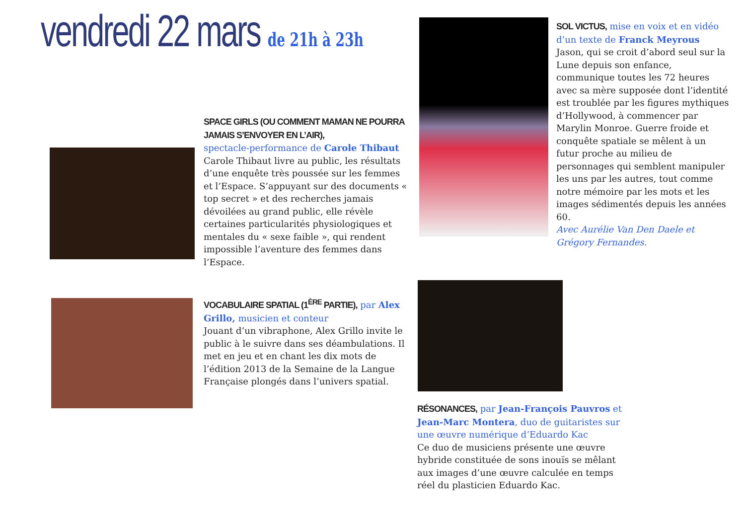vendredi 22 mars de 21h à 23h
SPACE GIRLS (OU COMMENT MAMAN NE POURRA JAMAIS S’ENVOYER EN L’AIR),
spectacle-performance de Carole Thibaut
Carole Thibaut livre au public, les résultats d’une enquête très poussée sur les femmes et l’Espace. S’appuyant sur des documents « top secret » et des recherches jamais dévoilées au grand public, elle révèle certaines particularités physiologiques et mentales du « sexe faible », qui rendent impossible l’aventure des femmes dans l’Espace.
VOCABULAIRE SPATIAL (1<sup>ÈRE</sup> PARTIE), par Alex Grillo, musicien et conteur
Jouant d’un vibraphone, Alex Grillo invite le public à le suivre dans ses déambulations. Il met en jeu et en chant les dix mots de l’édition 2013 de la Semaine de la Langue Française plongés dans l’univers spatial.
SOL VICTUS, mise en voix et en vidéo d’un texte de Franck Meyrous
Jason, qui se croit d’abord seul sur la Lune depuis son enfance, communique toutes les 72 heures avec sa mère supposée dont l’identité est troublée par les figures mythiques d’Hollywood, à commencer par Marylin Monroe. Guerre froide et conquête spatiale se mêlent à un futur proche au milieu de personnages qui semblent manipuler les uns par les autres, tout comme notre mémoire par les mots et les images sédimentés depuis les années 60.
Avec Aurélie Van Den Daele et Grégory Fernandes.
RÉSONANCES, par Jean-François Pauvros et Jean-Marc Montera, duo de guitaristes sur une œuvre numérique d’Eduardo Kac
Ce duo de musiciens présente une œuvre hybride constituée de sons inouïs se mêlant aux images d’une œuvre calculée en temps réel du plasticien Eduardo Kac.